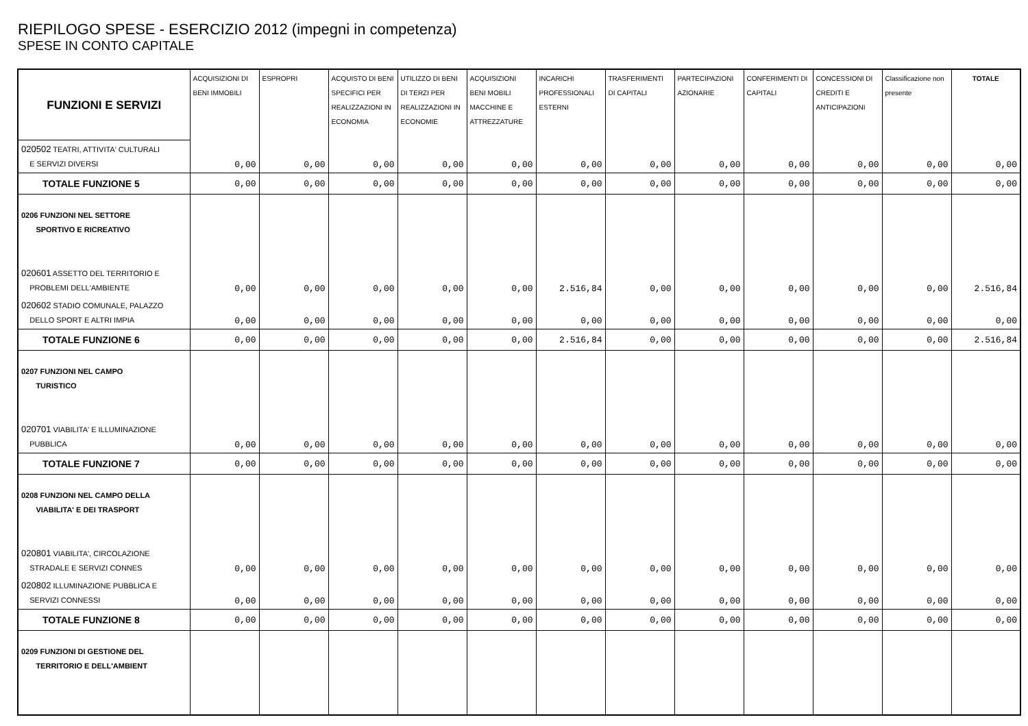RIEPILOGO SPESE - ESERCIZIO 2012 (impegni in competenza)
SPESE IN CONTO CAPITALE
| FUNZIONI E SERVIZI | ACQUISIZIONI DI BENI IMMOBILI | ESPROPRI | ACQUISTO DI BENI SPECIFICI PER REALIZZAZIONI IN ECONOMIA | UTILIZZO DI BENI DI TERZI PER REALIZZAZIONI IN ECONOMIE | ACQUISIZIONI BENI MOBILI MACCHINE E ATTREZZATURE | INCARICHI PROFESSIONALI ESTERNI | TRASFERIMENTI DI CAPITALI | PARTECIPAZIONI AZIONARIE | CONFERIMENTI DI CAPITALI | CONCESSIONI DI CREDITI E ANTICIPAZIONI | Classificazione non presente | TOTALE |
| --- | --- | --- | --- | --- | --- | --- | --- | --- | --- | --- | --- | --- |
| 020502 TEATRI, ATTIVITA' CULTURALI E SERVIZI DIVERSI | 0,00 | 0,00 | 0,00 | 0,00 | 0,00 | 0,00 | 0,00 | 0,00 | 0,00 | 0,00 | 0,00 | 0,00 |
| TOTALE FUNZIONE 5 | 0,00 | 0,00 | 0,00 | 0,00 | 0,00 | 0,00 | 0,00 | 0,00 | 0,00 | 0,00 | 0,00 | 0,00 |
| 0206 FUNZIONI NEL SETTORE SPORTIVO E RICREATIVO | | | | | | | | | | | | |
| 020601 ASSETTO DEL TERRITORIO E PROBLEMI DELL'AMBIENTE | 0,00 | 0,00 | 0,00 | 0,00 | 0,00 | 2.516,84 | 0,00 | 0,00 | 0,00 | 0,00 | 0,00 | 2.516,84 |
| 020602 STADIO COMUNALE, PALAZZO DELLO SPORT E ALTRI IMPIA | 0,00 | 0,00 | 0,00 | 0,00 | 0,00 | 0,00 | 0,00 | 0,00 | 0,00 | 0,00 | 0,00 | 0,00 |
| TOTALE FUNZIONE 6 | 0,00 | 0,00 | 0,00 | 0,00 | 0,00 | 2.516,84 | 0,00 | 0,00 | 0,00 | 0,00 | 0,00 | 2.516,84 |
| 0207 FUNZIONI NEL CAMPO TURISTICO | | | | | | | | | | | | |
| 020701 VIABILITA' E ILLUMINAZIONE PUBBLICA | 0,00 | 0,00 | 0,00 | 0,00 | 0,00 | 0,00 | 0,00 | 0,00 | 0,00 | 0,00 | 0,00 | 0,00 |
| TOTALE FUNZIONE 7 | 0,00 | 0,00 | 0,00 | 0,00 | 0,00 | 0,00 | 0,00 | 0,00 | 0,00 | 0,00 | 0,00 | 0,00 |
| 0208 FUNZIONI NEL CAMPO DELLA VIABILITA' E DEI TRASPORT | | | | | | | | | | | | |
| 020801 VIABILITA', CIRCOLAZIONE STRADALE E SERVIZI CONNES | 0,00 | 0,00 | 0,00 | 0,00 | 0,00 | 0,00 | 0,00 | 0,00 | 0,00 | 0,00 | 0,00 | 0,00 |
| 020802 ILLUMINAZIONE PUBBLICA E SERVIZI CONNESSI | 0,00 | 0,00 | 0,00 | 0,00 | 0,00 | 0,00 | 0,00 | 0,00 | 0,00 | 0,00 | 0,00 | 0,00 |
| TOTALE FUNZIONE 8 | 0,00 | 0,00 | 0,00 | 0,00 | 0,00 | 0,00 | 0,00 | 0,00 | 0,00 | 0,00 | 0,00 | 0,00 |
| 0209 FUNZIONI DI GESTIONE DEL TERRITORIO E DELL'AMBIENT | | | | | | | | | | | | |